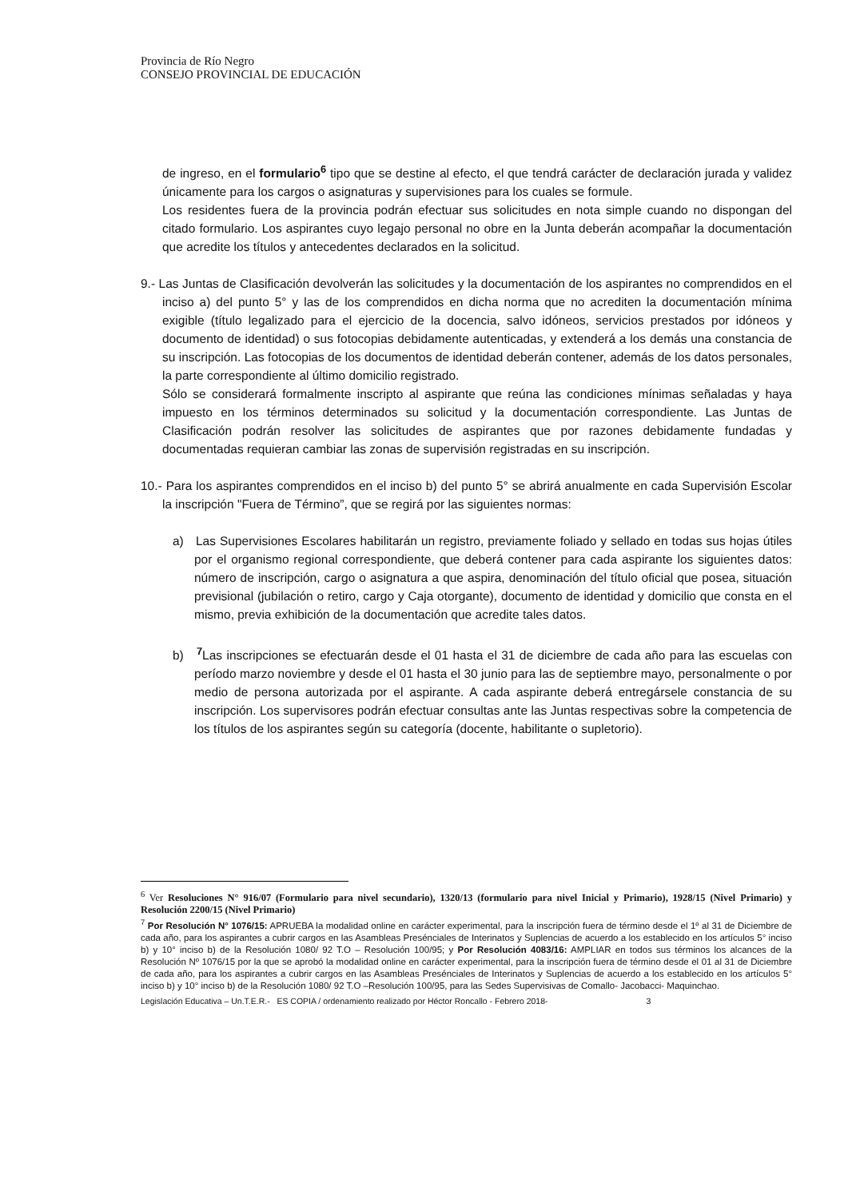Provincia de Río Negro
CONSEJO PROVINCIAL DE EDUCACIÓN
de ingreso, en el formulario<sup>6</sup> tipo que se destine al efecto, el que tendrá carácter de declaración jurada y validez únicamente para los cargos o asignaturas y supervisiones para los cuales se formule.
Los residentes fuera de la provincia podrán efectuar sus solicitudes en nota simple cuando no dispongan del citado formulario. Los aspirantes cuyo legajo personal no obre en la Junta deberán acompañar la documentación que acredite los títulos y antecedentes declarados en la solicitud.
9.- Las Juntas de Clasificación devolverán las solicitudes y la documentación de los aspirantes no comprendidos en el inciso a) del punto 5° y las de los comprendidos en dicha norma que no acrediten la documentación mínima exigible (título legalizado para el ejercicio de la docencia, salvo idóneos, servicios prestados por idóneos y documento de identidad) o sus fotocopias debidamente autenticadas, y extenderá a los demás una constancia de su inscripción. Las fotocopias de los documentos de identidad deberán contener, además de los datos personales, la parte correspondiente al último domicilio registrado.
Sólo se considerará formalmente inscripto al aspirante que reúna las condiciones mínimas señaladas y haya impuesto en los términos determinados su solicitud y la documentación correspondiente. Las Juntas de Clasificación podrán resolver las solicitudes de aspirantes que por razones debidamente fundadas y documentadas requieran cambiar las zonas de supervisión registradas en su inscripción.
10.- Para los aspirantes comprendidos en el inciso b) del punto 5° se abrirá anualmente en cada Supervisión Escolar la inscripción "Fuera de Término”, que se regirá por las siguientes normas:
a) Las Supervisiones Escolares habilitarán un registro, previamente foliado y sellado en todas sus hojas útiles por el organismo regional correspondiente, que deberá contener para cada aspirante los siguientes datos: número de inscripción, cargo o asignatura a que aspira, denominación del título oficial que posea, situación previsional (jubilación o retiro, cargo y Caja otorgante), documento de identidad y domicilio que consta en el mismo, previa exhibición de la documentación que acredite tales datos.
b) <sup>7</sup> Las inscripciones se efectuarán desde el 01 hasta el 31 de diciembre de cada año para las escuelas con período marzo noviembre y desde el 01 hasta el 30 junio para las de septiembre mayo, personalmente o por medio de persona autorizada por el aspirante. A cada aspirante deberá entregársele constancia de su inscripción. Los supervisores podrán efectuar consultas ante las Juntas respectivas sobre la competencia de los títulos de los aspirantes según su categoría (docente, habilitante o supletorio).
<sup>6</sup> Ver Resoluciones N° 916/07 (Formulario para nivel secundario), 1320/13 (formulario para nivel Inicial y Primario), 1928/15 (Nivel Primario) y Resolución 2200/15 (Nivel Primario)
<sup>7</sup> Por Resolución N° 1076/15: APRUEBA la modalidad online en carácter experimental, para la inscripción fuera de término desde el 1º al 31 de Diciembre de cada año, para los aspirantes a cubrir cargos en las Asambleas Presénciales de Interinatos y Suplencias de acuerdo a los establecido en los artículos 5° inciso b) y 10° inciso b) de la Resolución 1080/ 92 T.O – Resolución 100/95; y Por Resolución 4083/16: AMPLIAR en todos sus términos los alcances de la Resolución Nº 1076/15 por la que se aprobó la modalidad online en carácter experimental, para la inscripción fuera de término desde el 01 al 31 de Diciembre de cada año, para los aspirantes a cubrir cargos en las Asambleas Presénciales de Interinatos y Suplencias de acuerdo a los establecido en los artículos 5° inciso b) y 10° inciso b) de la Resolución 1080/ 92 T.O –Resolución 100/95, para las Sedes Supervisivas de Comallo- Jacobacci- Maquinchao.
Legislación Educativa – Un.T.E.R.- ES COPIA / ordenamiento realizado por Héctor Roncallo - Febrero 2018- 3